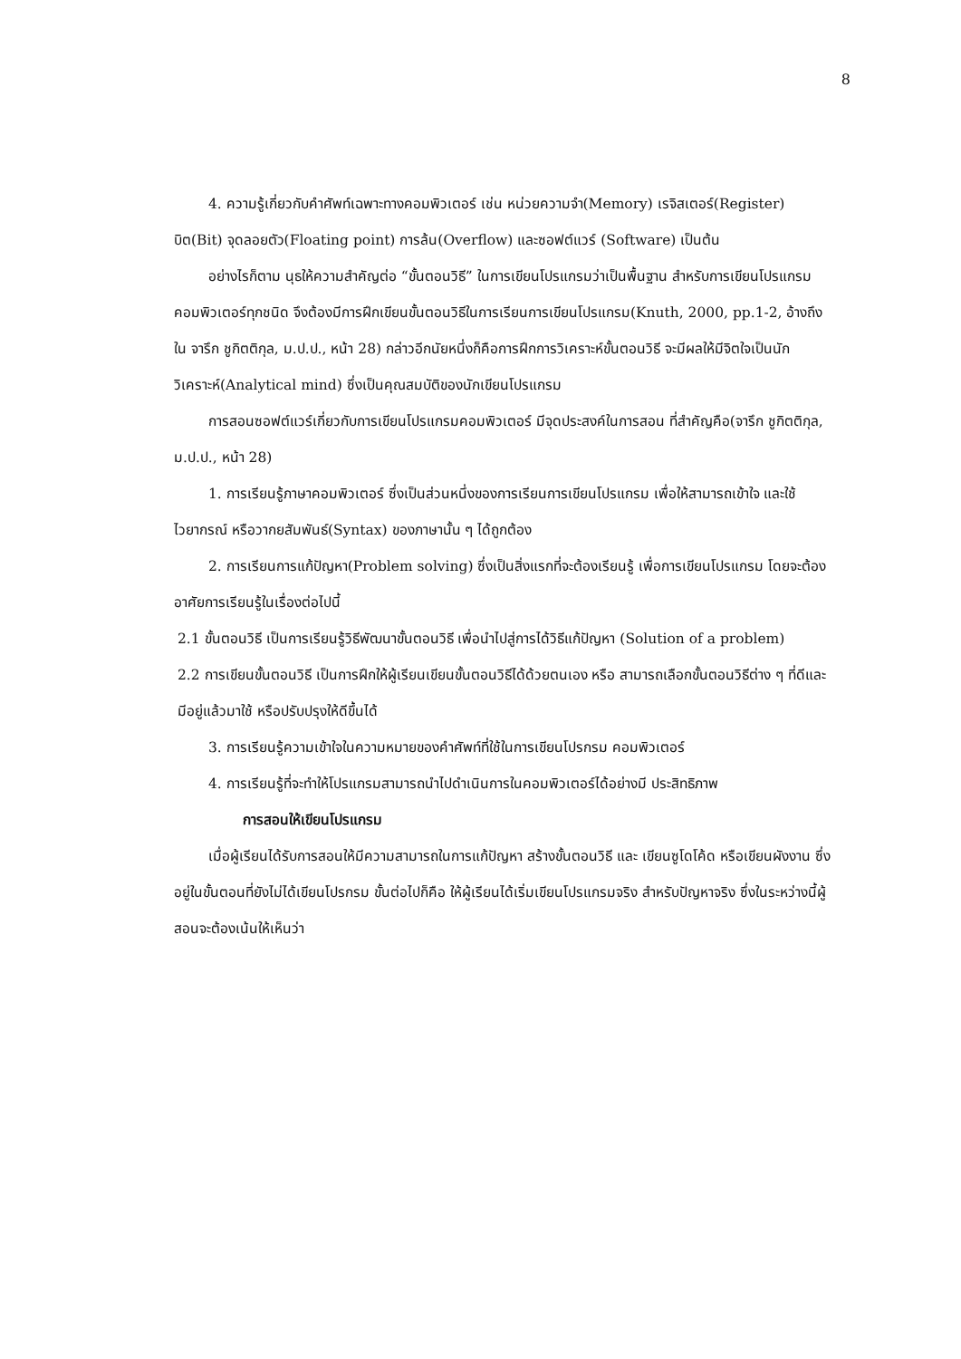8
4. ความรู้เกี่ยวกับคำศัพท์เฉพาะทางคอมพิวเตอร์ เช่น หน่วยความจำ(Memory) เรจิสเตอร์(Register) บิต(Bit) จุดลอยตัว(Floating point) การล้น(Overflow) และซอฟต์แวร์ (Software) เป็นต้น
อย่างไรก็ตาม นุธให้ความสำคัญต่อ “ขั้นตอนวิธี” ในการเขียนโปรแกรมว่าเป็นพื้นฐาน สำหรับการเขียนโปรแกรมคอมพิวเตอร์ทุกชนิด จึงต้องมีการฝึกเขียนขั้นตอนวิธีในการเรียนการเขียนโปรแกรม(Knuth, 2000, pp.1-2, อ้างถึงใน จารึก ชูกิตติกุล, ม.ป.ป., หน้า 28) กล่าวอีกนัยหนึ่งก็คือการฝึกการวิเคราะห์ขั้นตอนวิธี จะมีผลให้มีจิตใจเป็นนักวิเคราะห์(Analytical mind) ซึ่งเป็นคุณสมบัติของนักเขียนโปรแกรม
การสอนซอฟต์แวร์เกี่ยวกับการเขียนโปรแกรมคอมพิวเตอร์ มีจุดประสงค์ในการสอน ที่สำคัญคือ(จารึก ชูกิตติกุล, ม.ป.ป., หน้า 28)
1. การเรียนรู้ภาษาคอมพิวเตอร์ ซึ่งเป็นส่วนหนึ่งของการเรียนการเขียนโปรแกรม เพื่อให้สามารถเข้าใจ และใช้ไวยากรณ์ หรือวากยสัมพันธ์(Syntax) ของภาษานั้น ๆ ได้ถูกต้อง
2. การเรียนการแก้ปัญหา(Problem solving) ซึ่งเป็นสิ่งแรกที่จะต้องเรียนรู้ เพื่อการเขียนโปรแกรม โดยจะต้องอาศัยการเรียนรู้ในเรื่องต่อไปนี้
2.1 ขั้นตอนวิธี เป็นการเรียนรู้วิธีพัฒนาขั้นตอนวิธี เพื่อนำไปสู่การได้วิธีแก้ปัญหา (Solution of a problem)
2.2 การเขียนขั้นตอนวิธี เป็นการฝึกให้ผู้เรียนเขียนขั้นตอนวิธีได้ด้วยตนเอง หรือ สามารถเลือกขั้นตอนวิธีต่าง ๆ ที่ดีและมีอยู่แล้วมาใช้ หรือปรับปรุงให้ดีขึ้นได้
3. การเรียนรู้ความเข้าใจในความหมายของคำศัพท์ที่ใช้ในการเขียนโปรกรม คอมพิวเตอร์
4. การเรียนรู้ที่จะทำให้โปรแกรมสามารถนำไปดำเนินการในคอมพิวเตอร์ได้อย่างมี ประสิทธิภาพ
การสอนให้เขียนโปรแกรม
เมื่อผู้เรียนได้รับการสอนให้มีความสามารถในการแก้ปัญหา สร้างขั้นตอนวิธี และ เขียนซูโดโค้ด หรือเขียนผังงาน ซึ่งอยู่ในขั้นตอนที่ยังไม่ได้เขียนโปรกรม ขั้นต่อไปก็คือ ให้ผู้เรียนได้เริ่มเขียนโปรแกรมจริง สำหรับปัญหาจริง ซึ่งในระหว่างนี้ผู้สอนจะต้องเน้นให้เห็นว่า